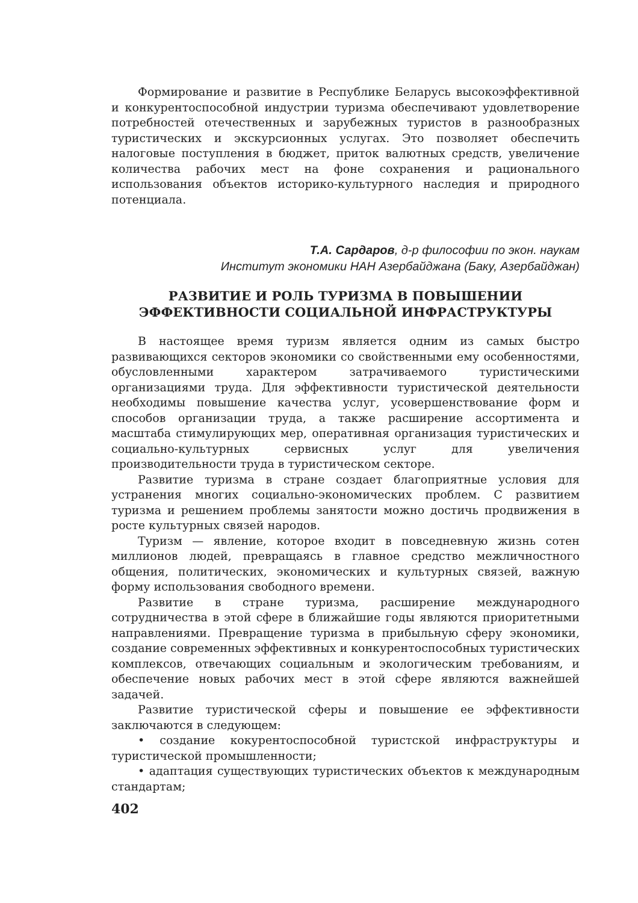Формирование и развитие в Республике Беларусь высокоэффективной и конкурентоспособной индустрии туризма обеспечивают удовлетворение потребностей отечественных и зарубежных туристов в разнообразных туристических и экскурсионных услугах. Это позволяет обеспечить налоговые поступления в бюджет, приток валютных средств, увеличение количества рабочих мест на фоне сохранения и рационального использования объектов историко-культурного наследия и природного потенциала.
Т.А. Сардаров, д-р философии по экон. наукам
Институт экономики НАН Азербайджана (Баку, Азербайджан)
РАЗВИТИЕ И РОЛЬ ТУРИЗМА В ПОВЫШЕНИИ
ЭФФЕКТИВНОСТИ СОЦИАЛЬНОЙ ИНФРАСТРУКТУРЫ
В настоящее время туризм является одним из самых быстро развивающихся секторов экономики со свойственными ему особенностями, обусловленными характером затрачиваемого туристическими организациями труда. Для эффективности туристической деятельности необходимы повышение качества услуг, усовершенствование форм и способов организации труда, а также расширение ассортимента и масштаба стимулирующих мер, оперативная организация туристических и социально-культурных сервисных услуг для увеличения производительности труда в туристическом секторе.
Развитие туризма в стране создает благоприятные условия для устранения многих социально-экономических проблем. С развитием туризма и решением проблемы занятости можно достичь продвижения в росте культурных связей народов.
Туризм — явление, которое входит в повседневную жизнь сотен миллионов людей, превращаясь в главное средство межличностного общения, политических, экономических и культурных связей, важную форму использования свободного времени.
Развитие в стране туризма, расширение международного сотрудничества в этой сфере в ближайшие годы являются приоритетными направлениями. Превращение туризма в прибыльную сферу экономики, создание современных эффективных и конкурентоспособных туристических комплексов, отвечающих социальным и экологическим требованиям, и обеспечение новых рабочих мест в этой сфере являются важнейшей задачей.
Развитие туристической сферы и повышение ее эффективности заключаются в следующем:
• создание кокурентоспособной туристской инфраструктуры и туристической промышленности;
• адаптация существующих туристических объектов к международным стандартам;
402